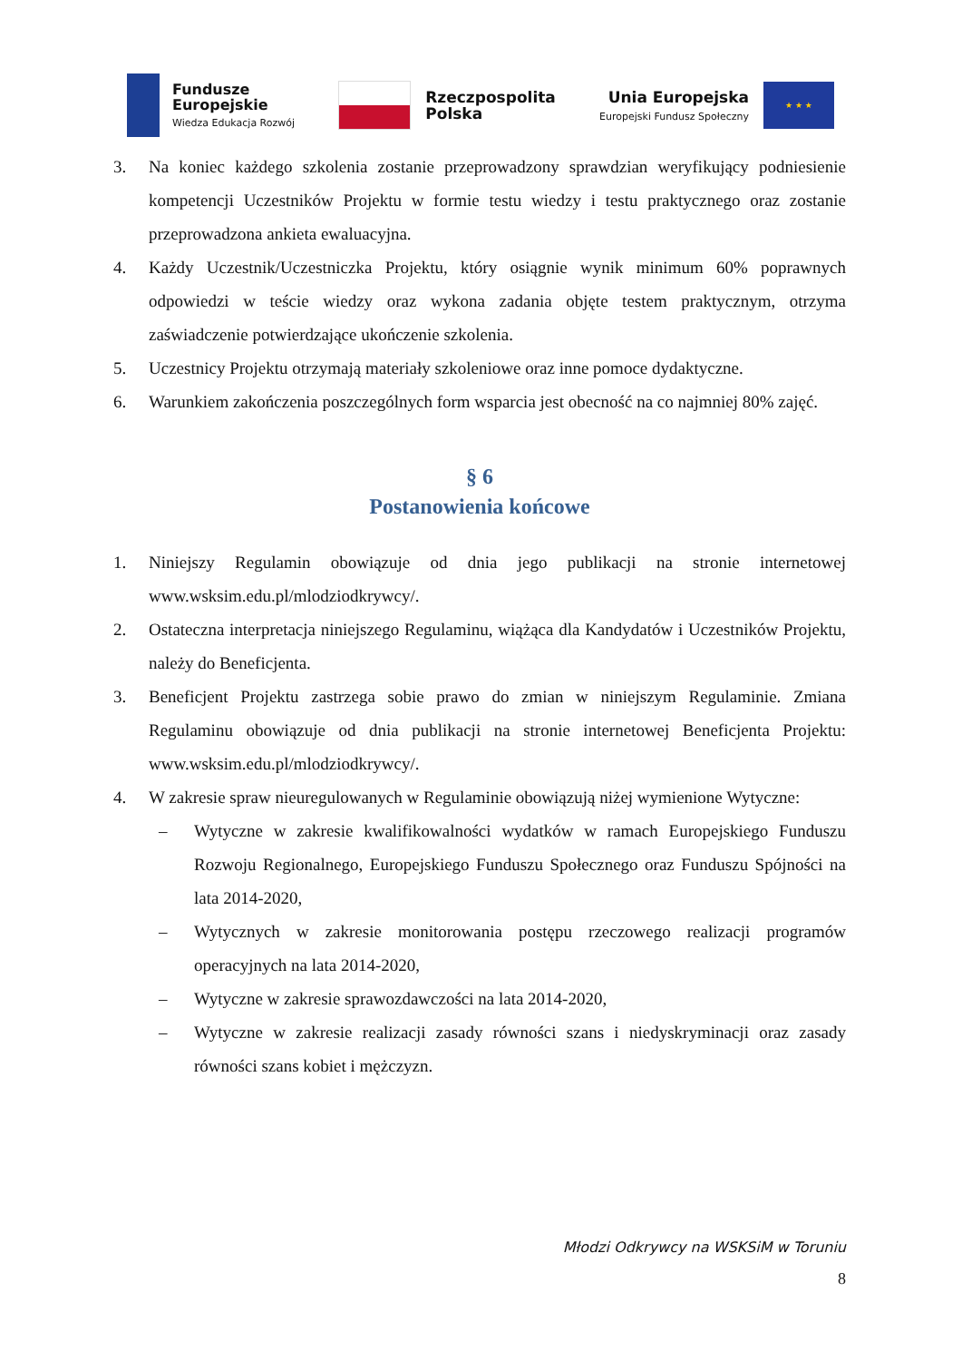Fundusze
Europejskie
Wiedza Edukacja Rozwój
Rzeczpospolita
Polska
Unia Europejska
Europejski Fundusz Społeczny
★ ★ ★
3. Na koniec każdego szkolenia zostanie przeprowadzony sprawdzian weryfikujący podniesienie kompetencji Uczestników Projektu w formie testu wiedzy i testu praktycznego oraz zostanie przeprowadzona ankieta ewaluacyjna.
4. Każdy Uczestnik/Uczestniczka Projektu, który osiągnie wynik minimum 60% poprawnych odpowiedzi w teście wiedzy oraz wykona zadania objęte testem praktycznym, otrzyma zaświadczenie potwierdzające ukończenie szkolenia.
5. Uczestnicy Projektu otrzymają materiały szkoleniowe oraz inne pomoce dydaktyczne.
6. Warunkiem zakończenia poszczególnych form wsparcia jest obecność na co najmniej 80% zajęć.
§ 6
Postanowienia końcowe
1. Niniejszy Regulamin obowiązuje od dnia jego publikacji na stronie internetowej www.wsksim.edu.pl/mlodziodkrywcy/.
2. Ostateczna interpretacja niniejszego Regulaminu, wiążąca dla Kandydatów i Uczestników Projektu, należy do Beneficjenta.
3. Beneficjent Projektu zastrzega sobie prawo do zmian w niniejszym Regulaminie. Zmiana Regulaminu obowiązuje od dnia publikacji na stronie internetowej Beneficjenta Projektu: www.wsksim.edu.pl/mlodziodkrywcy/.
4. W zakresie spraw nieuregulowanych w Regulaminie obowiązują niżej wymienione Wytyczne:
– Wytyczne w zakresie kwalifikowalności wydatków w ramach Europejskiego Funduszu Rozwoju Regionalnego, Europejskiego Funduszu Społecznego oraz Funduszu Spójności na lata 2014-2020,
– Wytycznych w zakresie monitorowania postępu rzeczowego realizacji programów operacyjnych na lata 2014-2020,
– Wytyczne w zakresie sprawozdawczości na lata 2014-2020,
– Wytyczne w zakresie realizacji zasady równości szans i niedyskryminacji oraz zasady równości szans kobiet i mężczyzn.
Młodzi Odkrywcy na WSKSiM w Toruniu
8